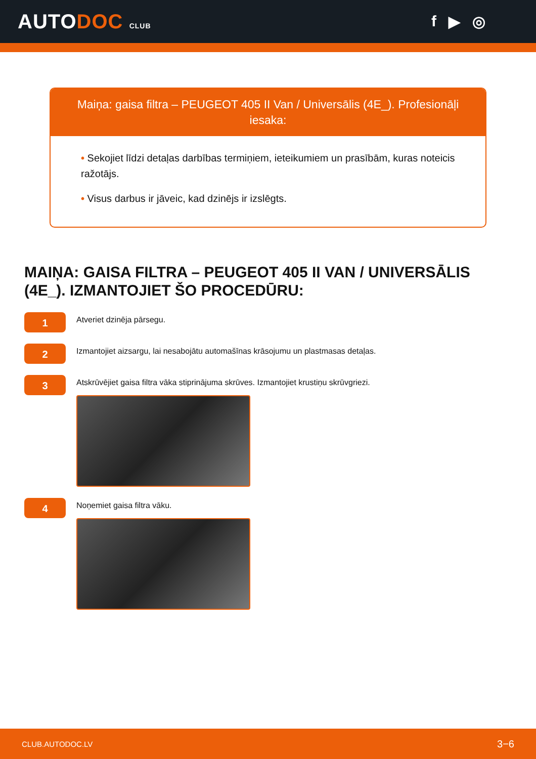AUTODOC CLUB
f ▶ ◎
Maiņa: gaisa filtra – PEUGEOT 405 II Van / Universālis (4E_). Profesionāļi iesaka:
• Sekojiet līdzi detaļas darbības termiņiem, ieteikumiem un prasībām, kuras noteicis ražotājs.
• Visus darbus ir jāveic, kad dzinējs ir izslēgts.
MAIŅA: GAISA FILTRA – PEUGEOT 405 II VAN / UNIVERSĀLIS (4E_). IZMANTOJIET ŠO PROCEDŪRU:
1
Atveriet dzinēja pārsegu.
2
Izmantojiet aizsargu, lai nesabojātu automašīnas krāsojumu un plastmasas detaļas.
3
Atskrūvējiet gaisa filtra vāka stiprinājuma skrūves. Izmantojiet krustiņu skrūvgriezi.
4
Noņemiet gaisa filtra vāku.
CLUB.AUTODOC.LV 3−6